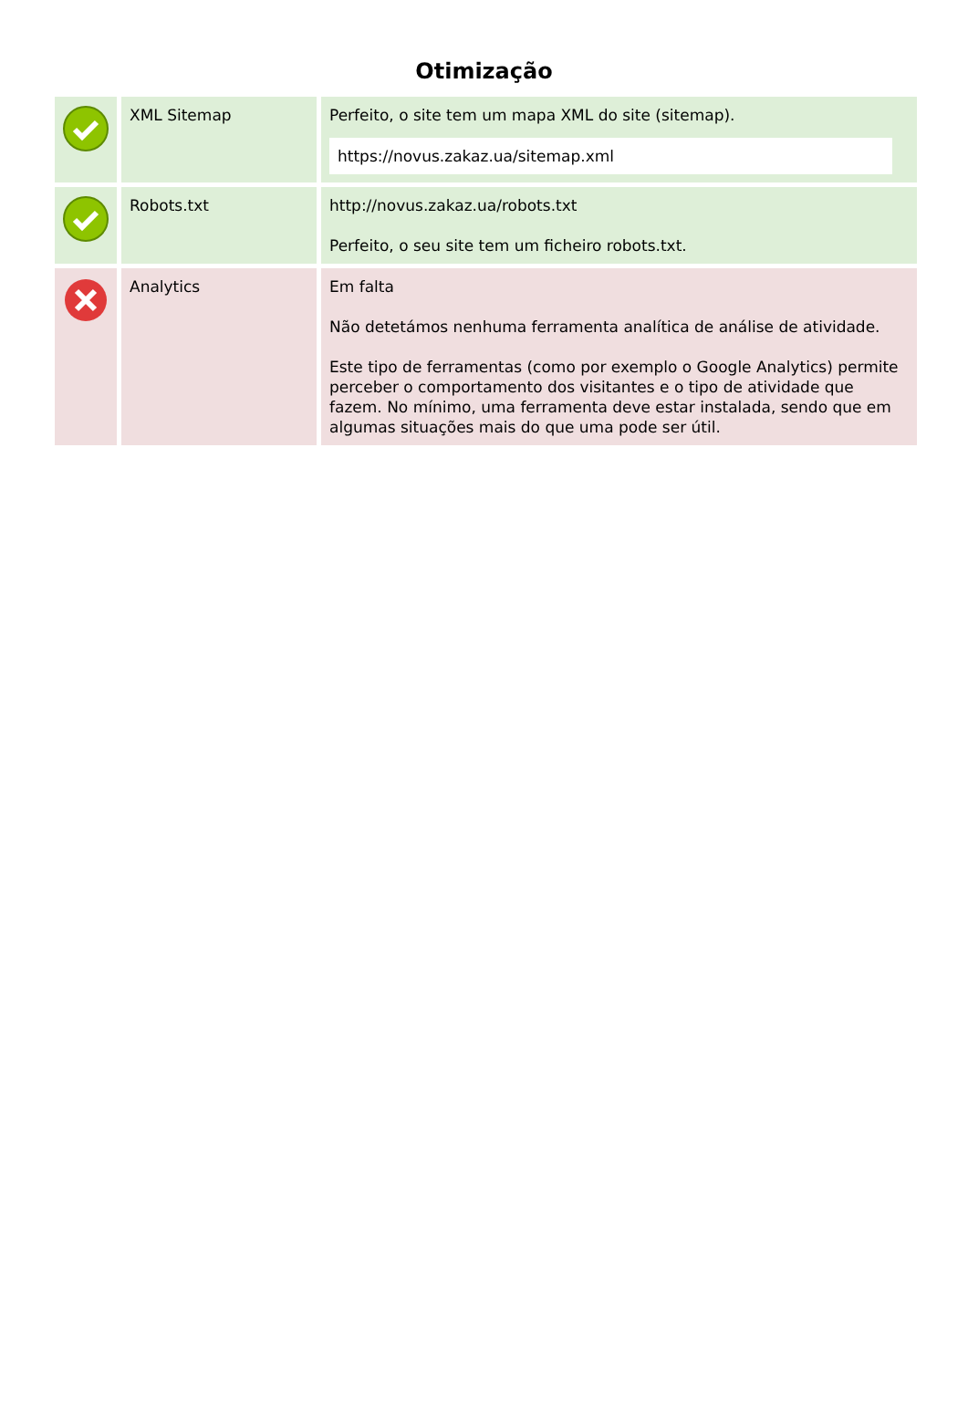Otimização
| | XML Sitemap | Perfeito, o site tem um mapa XML do site (sitemap). https://novus.zakaz.ua/sitemap.xml |
| | Robots.txt | http://novus.zakaz.ua/robots.txt Perfeito, o seu site tem um ficheiro robots.txt. |
| | Analytics | Em falta Não detetámos nenhuma ferramenta analítica de análise de atividade. Este tipo de ferramentas (como por exemplo o Google Analytics) permite perceber o comportamento dos visitantes e o tipo de atividade que fazem. No mínimo, uma ferramenta deve estar instalada, sendo que em algumas situações mais do que uma pode ser útil. |